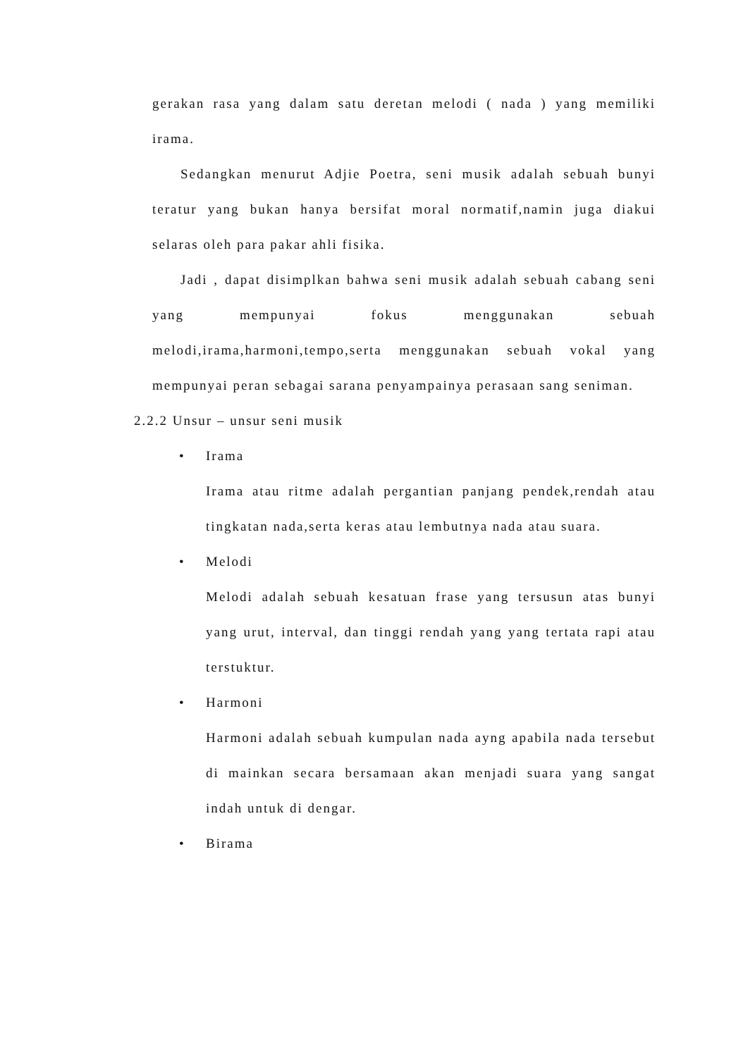gerakan rasa yang dalam satu deretan melodi ( nada ) yang memiliki irama.
Sedangkan menurut Adjie Poetra, seni musik adalah sebuah bunyi teratur yang bukan hanya bersifat moral normatif,namin juga diakui selaras oleh para pakar ahli fisika.
Jadi , dapat disimplkan bahwa seni musik adalah sebuah cabang seni yang mempunyai fokus menggunakan sebuah melodi,irama,harmoni,tempo,serta menggunakan sebuah vokal yang mempunyai peran sebagai sarana penyampainya perasaan sang seniman.
2.2.2 Unsur – unsur seni musik
• Irama
Irama atau ritme adalah pergantian panjang pendek,rendah atau tingkatan nada,serta keras atau lembutnya nada atau suara.
• Melodi
Melodi adalah sebuah kesatuan frase yang tersusun atas bunyi yang urut, interval, dan tinggi rendah yang yang tertata rapi atau terstuktur.
• Harmoni
Harmoni adalah sebuah kumpulan nada ayng apabila nada tersebut di mainkan secara bersamaan akan menjadi suara yang sangat indah untuk di dengar.
• Birama